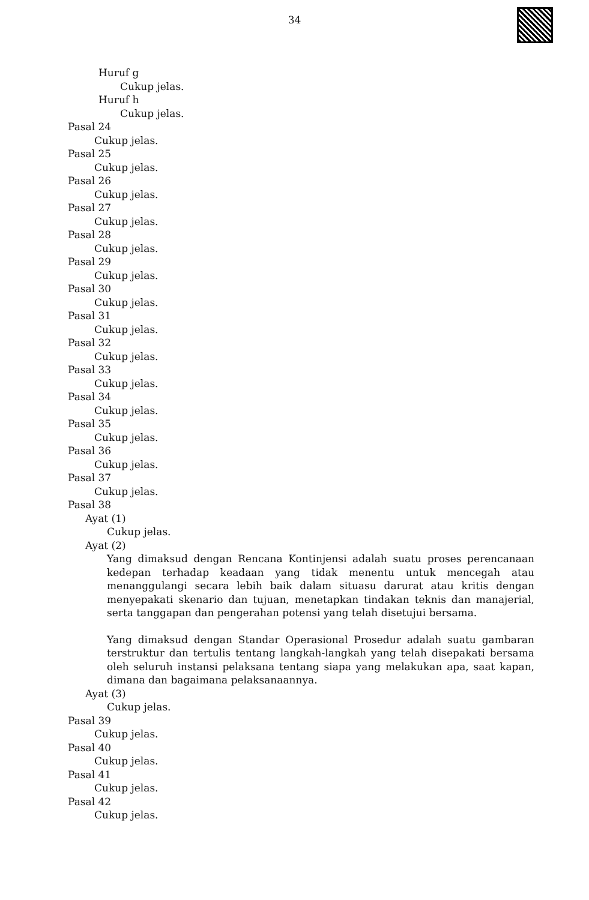34
Huruf g
Cukup jelas.
Huruf h
Cukup jelas.
Pasal 24
Cukup jelas.
Pasal 25
Cukup jelas.
Pasal 26
Cukup jelas.
Pasal 27
Cukup jelas.
Pasal 28
Cukup jelas.
Pasal 29
Cukup jelas.
Pasal 30
Cukup jelas.
Pasal 31
Cukup jelas.
Pasal 32
Cukup jelas.
Pasal 33
Cukup jelas.
Pasal 34
Cukup jelas.
Pasal 35
Cukup jelas.
Pasal 36
Cukup jelas.
Pasal 37
Cukup jelas.
Pasal 38
Ayat (1)
Cukup jelas.
Ayat (2)
Yang dimaksud dengan Rencana Kontinjensi adalah suatu proses perencanaan kedepan terhadap keadaan yang tidak menentu untuk mencegah atau menanggulangi secara lebih baik dalam situasu darurat atau kritis dengan menyepakati skenario dan tujuan, menetapkan tindakan teknis dan manajerial, serta tanggapan dan pengerahan potensi yang telah disetujui bersama.
Yang dimaksud dengan Standar Operasional Prosedur adalah suatu gambaran terstruktur dan tertulis tentang langkah-langkah yang telah disepakati bersama oleh seluruh instansi pelaksana tentang siapa yang melakukan apa, saat kapan, dimana dan bagaimana pelaksanaannya.
Ayat (3)
Cukup jelas.
Pasal 39
Cukup jelas.
Pasal 40
Cukup jelas.
Pasal 41
Cukup jelas.
Pasal 42
Cukup jelas.